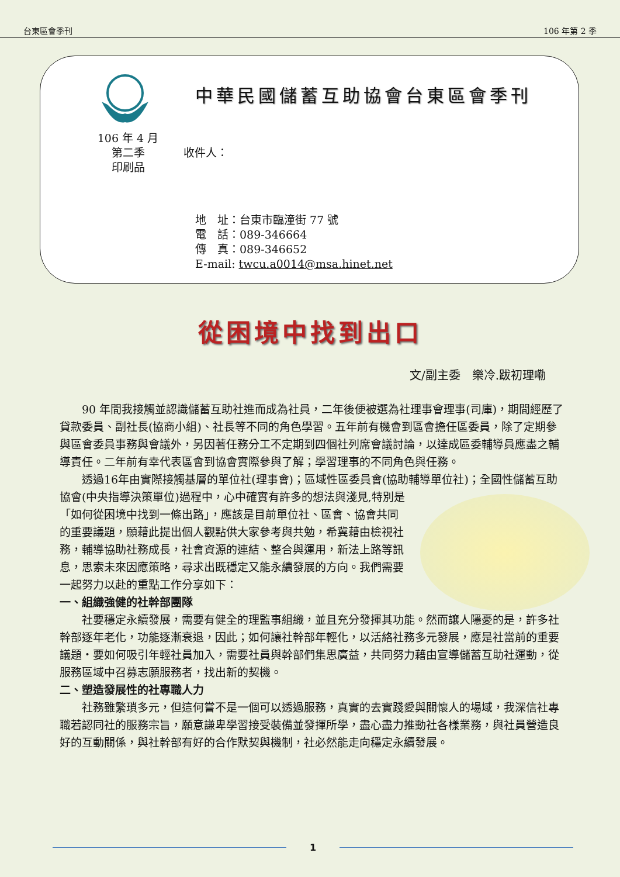台東區會季刊 106 年第 2 季
中華民國儲蓄互助協會台東區會季刊
106 年 4 月
第二季
印刷品
收件人：
地　址：台東市臨潼街 77 號
電　話：089-346664
傳　真：089-346652
E-mail: twcu.a0014@msa.hinet.net
從困境中找到出口
文/副主委　樂冷.跋初理嘞
90 年間我接觸並認識儲蓄互助社進而成為社員，二年後便被選為社理事會理事(司庫)，期間經歷了貸款委員、副社長(協商小組)、社長等不同的角色學習。五年前有機會到區會擔任區委員，除了定期參與區會委員事務與會議外，另因著任務分工不定期到四個社列席會議討論，以達成區委輔導員應盡之輔導責任。二年前有幸代表區會到協會實際參與了解；學習理事的不同角色與任務。
透過16年由實際接觸基層的單位社(理事會)；區域性區委員會(協助輔導單位社)；全國性儲蓄互助協會(中央指導決策單位)過程中，心中確實有 許多的想法與淺見,特別是「如何從困境中找到一條出路」，應該是目前單位社、區會、協會共同的重要議題，願藉此提出個人觀點供大家參考與共勉，希冀藉由檢視社務，輔導協助社務成長，社會資源的連結、整合與運用，新法上路等訊息，思索未來因應策略，尋求出既穩定又能永續發展的方向。我們需要一起努力以赴的重點工作分享如下：
一、組織強健的社幹部團隊
社要穩定永續發展，需要有健全的理監事組織，並且充分發揮其功能。然而讓人隱憂的是，許多社幹部逐年老化，功能逐漸衰退，因此；如何讓社幹部年輕化，以活絡社務多元發展，應是社當前的重要議題‧要如何吸引年輕社員加入，需要社員與幹部們集思廣益，共同努力藉由宣導儲蓄互助社運動，從服務區域中召募志願服務者，找出新的契機。
二、塑造發展性的社專職人力
社務雖繁瑣多元，但這何嘗不是一個可以透過服務，真實的去實踐愛與關懷人的場域，我深信社專職若認同社的服務宗旨，願意謙卑學習接受裝備並發揮所學，盡心盡力推動社各樣業務，與社員營造良好的互動關係，與社幹部有好的合作默契與機制，社必然能走向穩定永續發展。
1